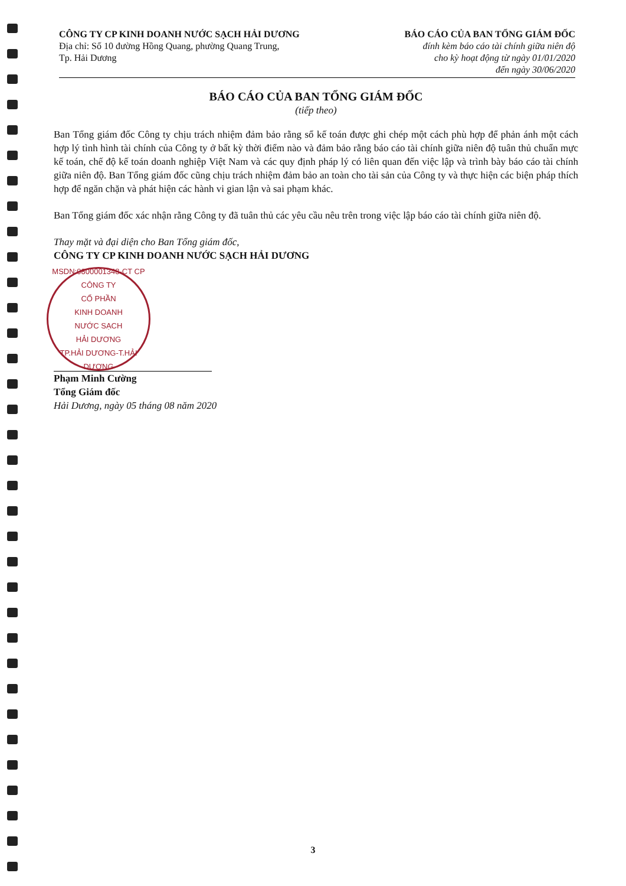CÔNG TY CP KINH DOANH NƯỚC SẠCH HẢI DƯƠNG
Địa chỉ: Số 10 đường Hồng Quang, phường Quang Trung,
Tp. Hải Dương
BÁO CÁO CỦA BAN TỔNG GIÁM ĐỐC
đính kèm báo cáo tài chính giữa niên độ
cho kỳ hoạt động từ ngày 01/01/2020
đến ngày 30/06/2020
BÁO CÁO CỦA BAN TỔNG GIÁM ĐỐC
(tiếp theo)
Ban Tổng giám đốc Công ty chịu trách nhiệm đảm bảo rằng sổ kế toán được ghi chép một cách phù hợp để phản ánh một cách hợp lý tình hình tài chính của Công ty ở bất kỳ thời điểm nào và đảm bảo rằng báo cáo tài chính giữa niên độ tuân thủ chuẩn mực kế toán, chế độ kế toán doanh nghiệp Việt Nam và các quy định pháp lý có liên quan đến việc lập và trình bày báo cáo tài chính giữa niên độ. Ban Tổng giám đốc cũng chịu trách nhiệm đảm bảo an toàn cho tài sản của Công ty và thực hiện các biện pháp thích hợp để ngăn chặn và phát hiện các hành vi gian lận và sai phạm khác.
Ban Tổng giám đốc xác nhận rằng Công ty đã tuân thủ các yêu cầu nêu trên trong việc lập báo cáo tài chính giữa niên độ.
Thay mặt và đại diện cho Ban Tổng giám đốc,
CÔNG TY CP KINH DOANH NƯỚC SẠCH HẢI DƯƠNG
MSDN:0800001348-CT CP
CÔNG TY
CỔ PHẦN
KINH DOANH
NƯỚC SẠCH
HẢI DƯƠNG
TP.HẢI DƯƠNG-T.HẢI DƯƠNG
Phạm Minh Cường
Tổng Giám đốc
Hải Dương, ngày 05 tháng 08 năm 2020
3